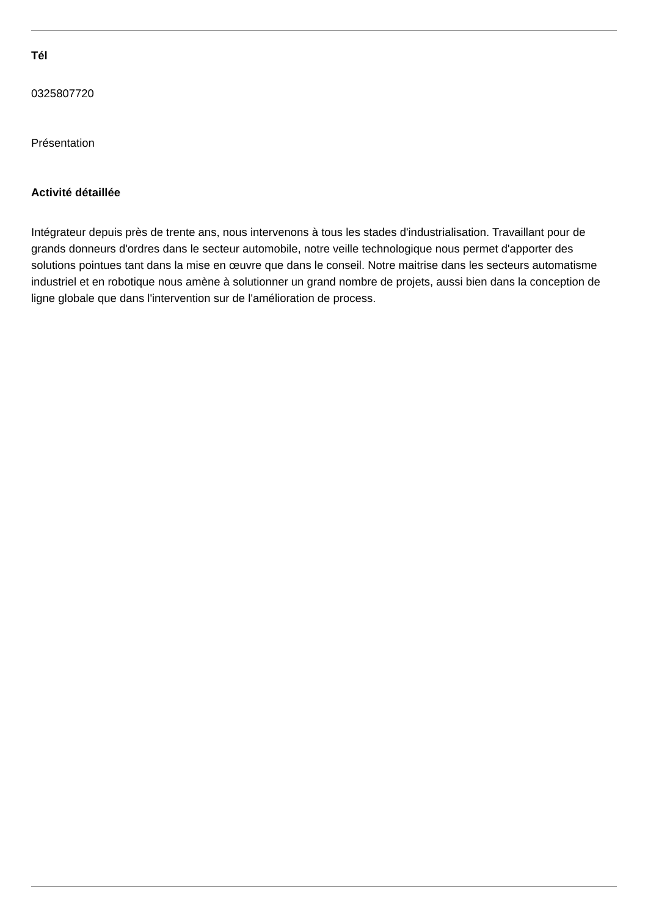Tél
0325807720
Présentation
Activité détaillée
Intégrateur depuis près de trente ans, nous intervenons à tous les stades d'industrialisation. Travaillant pour de grands donneurs d'ordres dans le secteur automobile, notre veille technologique nous permet d'apporter des solutions pointues tant dans la mise en œuvre que dans le conseil. Notre maitrise dans les secteurs automatisme industriel et en robotique nous amène à solutionner un grand nombre de projets, aussi bien dans la conception de ligne globale que dans l'intervention sur de l'amélioration de process.